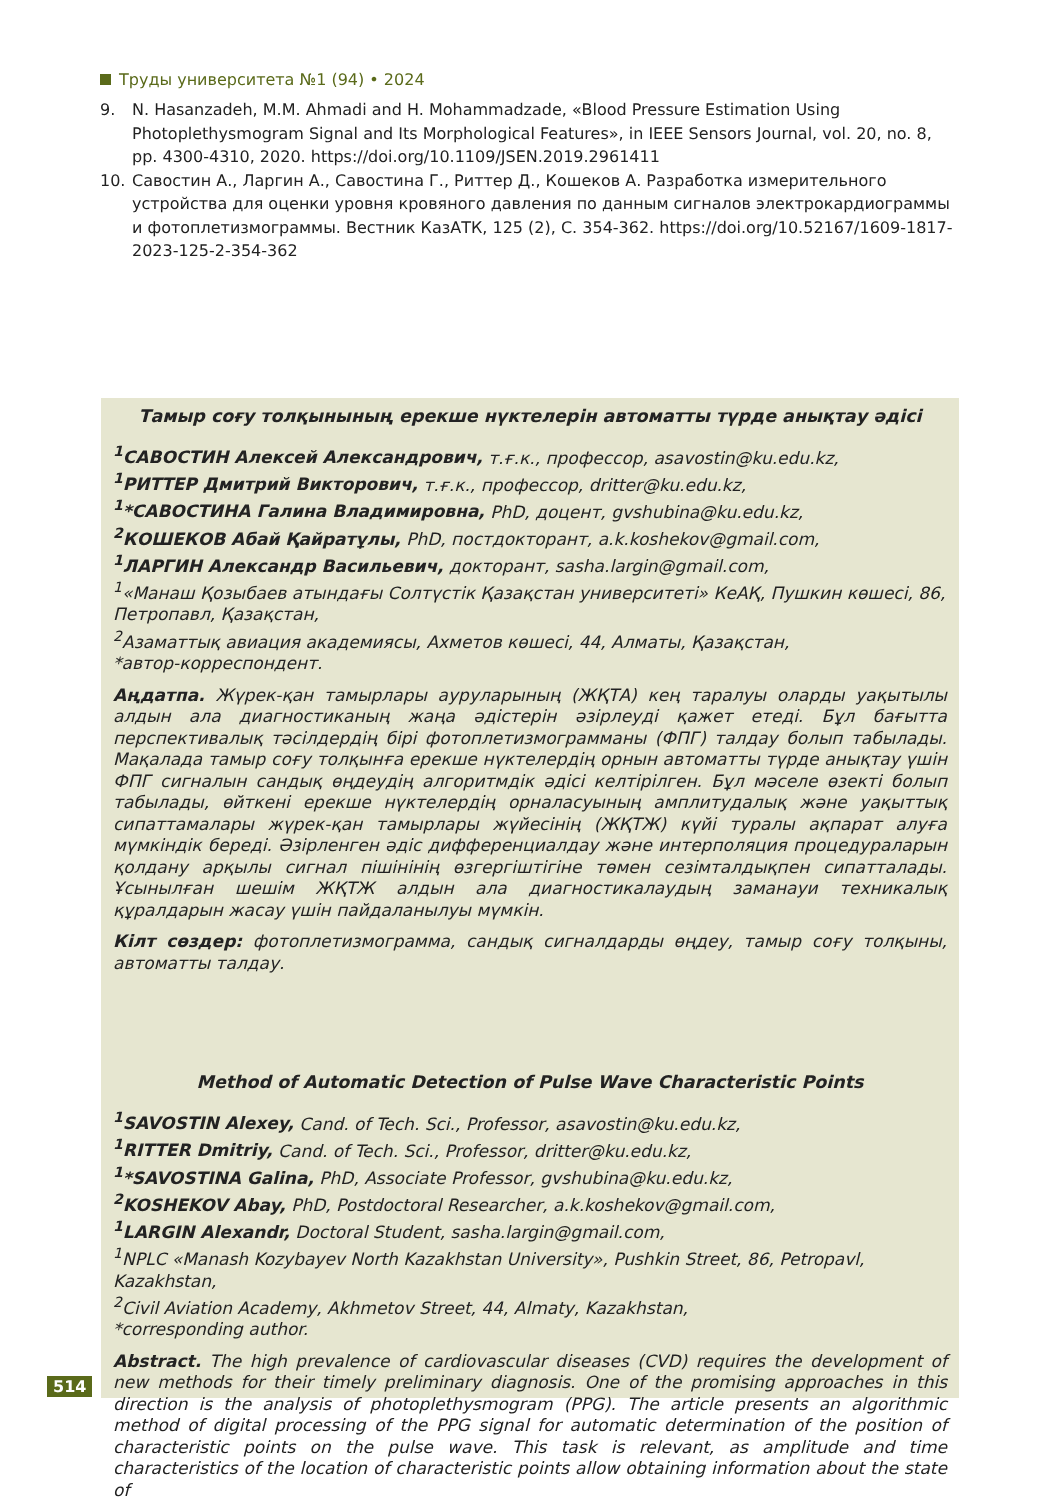Труды университета №1 (94) • 2024
9. N. Hasanzadeh, M.M. Ahmadi and H. Mohammadzade, «Blood Pressure Estimation Using Photoplethysmogram Signal and Its Morphological Features», in IEEE Sensors Journal, vol. 20, no. 8, pp. 4300-4310, 2020. https://doi.org/10.1109/JSEN.2019.2961411
10. Савостин А., Ларгин А., Савостина Г., Риттер Д., Кошеков А. Разработка измерительного устройства для оценки уровня кровяного давления по данным сигналов электрокардиограммы и фотоплетизмограммы. Вестник КазАТК, 125 (2), С. 354-362. https://doi.org/10.52167/1609-1817-2023-125-2-354-362
Тамыр соғу толқынының ерекше нүктелерін автоматты түрде анықтау әдісі
<sup>1</sup> САВОСТИН Алексей Александрович, т.ғ.к., профессор, asavostin@ku.edu.kz,
<sup>1</sup> РИТТЕР Дмитрий Викторович, т.ғ.к., профессор, dritter@ku.edu.kz,
<sup>1</sup>*САВОСТИНА Галина Владимировна, PhD, доцент, gvshubina@ku.edu.kz,
<sup>2</sup> КОШЕКОВ Абай Қайратұлы, PhD, постдокторант, a.k.koshekov@gmail.com,
<sup>1</sup> ЛАРГИН Александр Васильевич, докторант, sasha.largin@gmail.com,
<sup>1</sup> «Манаш Қозыбаев атындағы Солтүстік Қазақстан университеті» КеАҚ, Пушкин көшесі, 86, Петропавл, Қазақстан,
<sup>2</sup> Азаматтық авиация академиясы, Ахметов көшесі, 44, Алматы, Қазақстан,
*автор-корреспондент.
Аңдатпа. Жүрек-қан тамырлары ауруларының (ЖҚТА) кең таралуы оларды уақытылы алдын ала диагностиканың жаңа әдістерін әзірлеуді қажет етеді. Бұл бағытта перспективалық тәсілдердің бірі фотоплетизмограмманы (ФПГ) талдау болып табылады. Мақалада тамыр соғу толқынға ерекше нүктелердің орнын автоматты түрде анықтау үшін ФПГ сигналын сандық өңдеудің алгоритмдік әдісі келтірілген. Бұл мәселе өзекті болып табылады, өйткені ерекше нүктелердің орналасуының амплитудалық және уақыттық сипаттамалары жүрек-қан тамырлары жүйесінің (ЖҚТЖ) күйі туралы ақпарат алуға мүмкіндік береді. Әзірленген әдіс дифференциалдау және интерполяция процедураларын қолдану арқылы сигнал пішінінің өзгергіштігіне төмен сезімталдықпен сипатталады. Ұсынылған шешім ЖҚТЖ алдын ала диагностикалаудың заманауи техникалық құралдарын жасау үшін пайдаланылуы мүмкін.
Кілт сөздер: фотоплетизмограмма, сандық сигналдарды өңдеу, тамыр соғу толқыны, автоматты талдау.
Method of Automatic Detection of Pulse Wave Characteristic Points
<sup>1</sup> SAVOSTIN Alexey, Cand. of Tech. Sci., Professor, asavostin@ku.edu.kz,
<sup>1</sup> RITTER Dmitriy, Cand. of Tech. Sci., Professor, dritter@ku.edu.kz,
<sup>1</sup>*SAVOSTINA Galina, PhD, Associate Professor, gvshubina@ku.edu.kz,
<sup>2</sup> KOSHEKOV Abay, PhD, Postdoctoral Researcher, a.k.koshekov@gmail.com,
<sup>1</sup> LARGIN Alexandr, Doctoral Student, sasha.largin@gmail.com,
<sup>1</sup> NPLC «Manash Kozybayev North Kazakhstan University», Pushkin Street, 86, Petropavl, Kazakhstan,
<sup>2</sup> Civil Aviation Academy, Akhmetov Street, 44, Almaty, Kazakhstan,
*corresponding author.
Abstract. The high prevalence of cardiovascular diseases (CVD) requires the development of new methods for their timely preliminary diagnosis. One of the promising approaches in this direction is the analysis of photoplethysmogram (PPG). The article presents an algorithmic method of digital processing of the PPG signal for automatic determination of the position of characteristic points on the pulse wave. This task is relevant, as amplitude and time characteristics of the location of characteristic points allow obtaining information about the state of
514